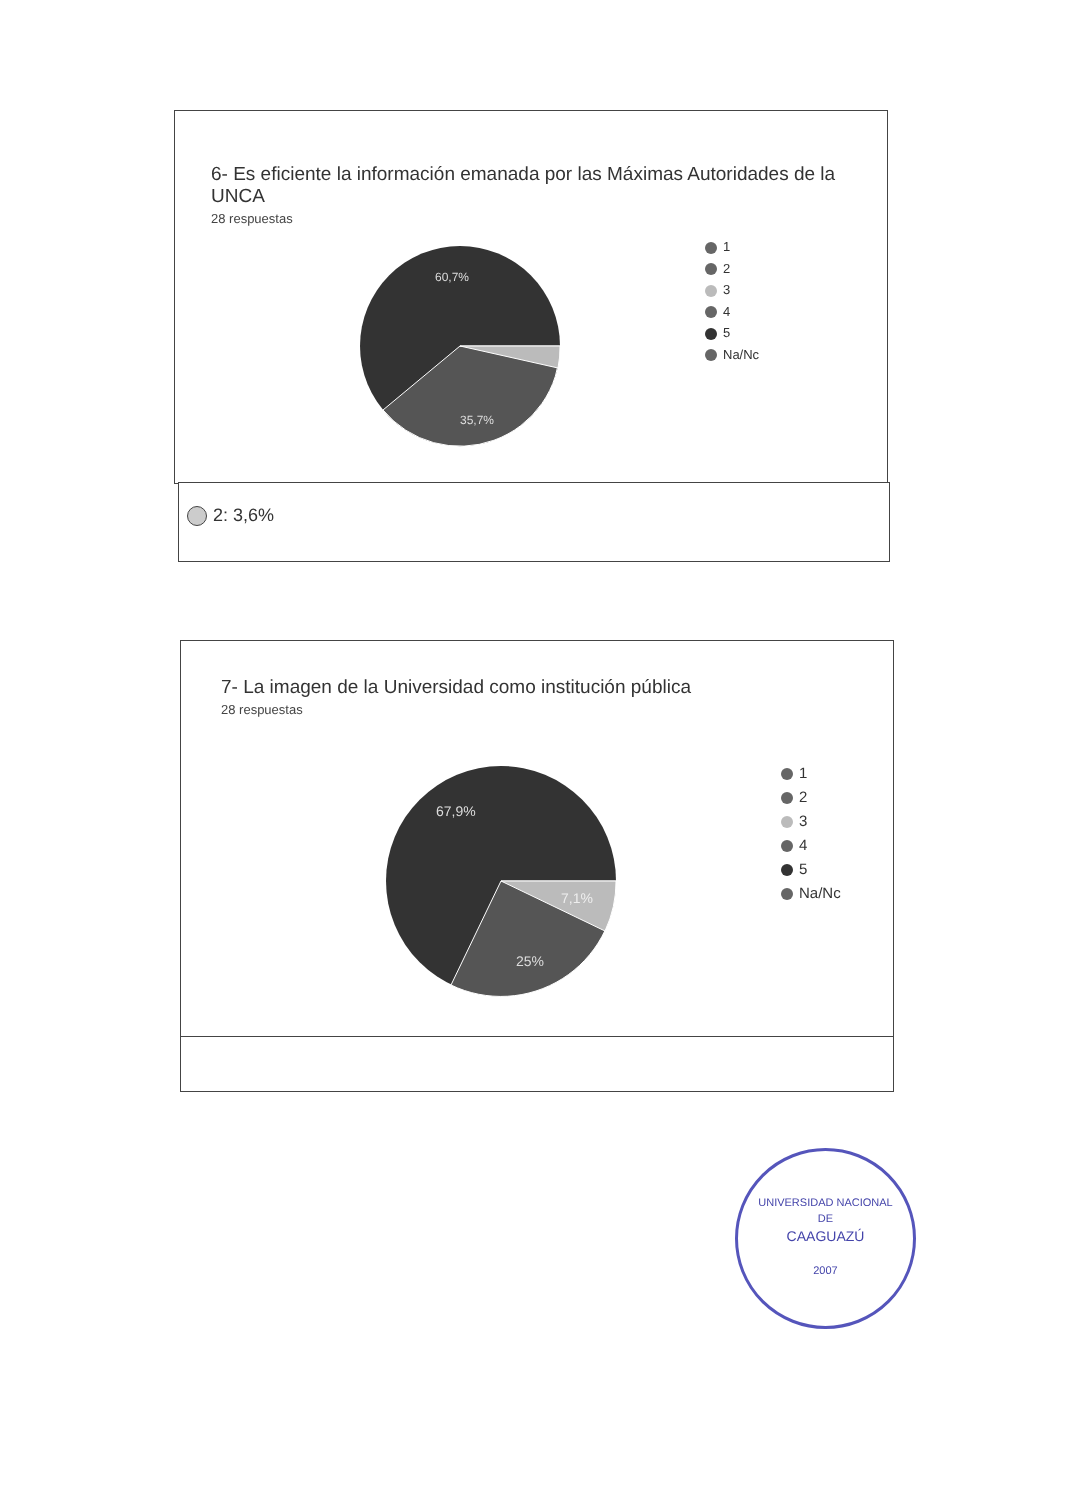6- Es eficiente la información emanada por las Máximas Autoridades de la UNCA
28 respuestas
60,7%
35,7%
1
2
3
4
5
Na/Nc
2: 3,6%
7- La imagen de la Universidad como institución pública
28 respuestas
67,9%
7,1%
25%
1
2
3
4
5
Na/Nc
UNIVERSIDAD NACIONAL
DE
CAAGUAZÚ
2007